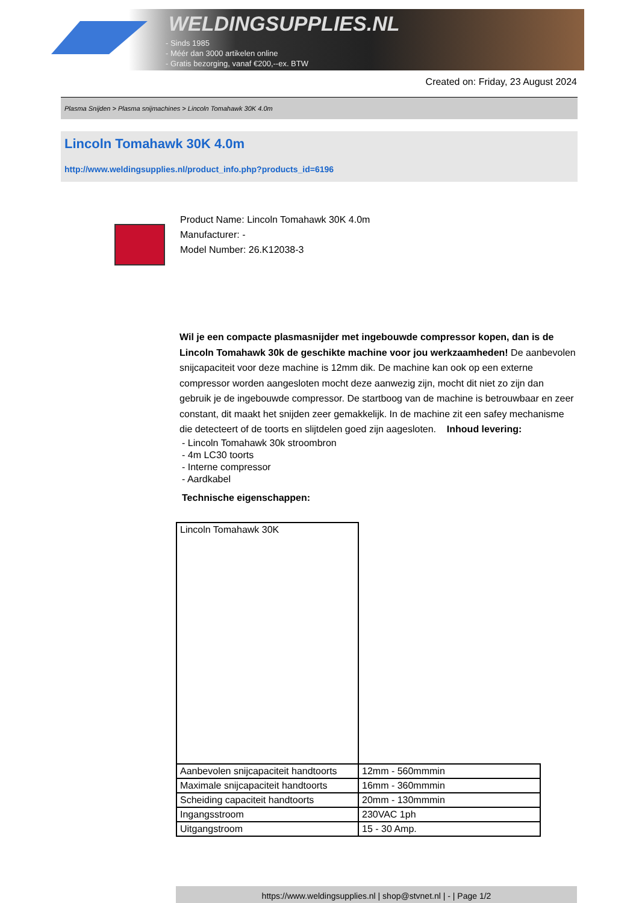WELDINGSUPPLIES.NL
- Sinds 1985
- Méér dan 3000 artikelen online
- Gratis bezorging, vanaf €200,--ex. BTW
Created on: Friday, 23 August 2024
Plasma Snijden > Plasma snijmachines > Lincoln Tomahawk 30K 4.0m
Lincoln Tomahawk 30K 4.0m
http://www.weldingsupplies.nl/product_info.php?products_id=6196
Product Name: Lincoln Tomahawk 30K 4.0m
Manufacturer: -
Model Number: 26.K12038-3
Wil je een compacte plasmasnijder met ingebouwde compressor kopen, dan is de Lincoln Tomahawk 30k de geschikte machine voor jou werkzaamheden! De aanbevolen snijcapaciteit voor deze machine is 12mm dik. De machine kan ook op een externe compressor worden aangesloten mocht deze aanwezig zijn, mocht dit niet zo zijn dan gebruik je de ingebouwde compressor. De startboog van de machine is betrouwbaar en zeer constant, dit maakt het snijden zeer gemakkelijk. In de machine zit een safey mechanisme die detecteert of de toorts en slijtdelen goed zijn aagesloten. Inhoud levering:
- Lincoln Tomahawk 30k stroombron
- 4m LC30 toorts
- Interne compressor
- Aardkabel
Technische eigenschappen:
| Lincoln Tomahawk 30K | |
| Aanbevolen snijcapaciteit handtoorts | 12mm - 560mmmin |
| Maximale snijcapaciteit handtoorts | 16mm - 360mmmin |
| Scheiding capaciteit handtoorts | 20mm - 130mmmin |
| Ingangsstroom | 230VAC 1ph |
| Uitgangstroom | 15 - 30 Amp. |
https://www.weldingsupplies.nl | shop@stvnet.nl | - | Page 1/2